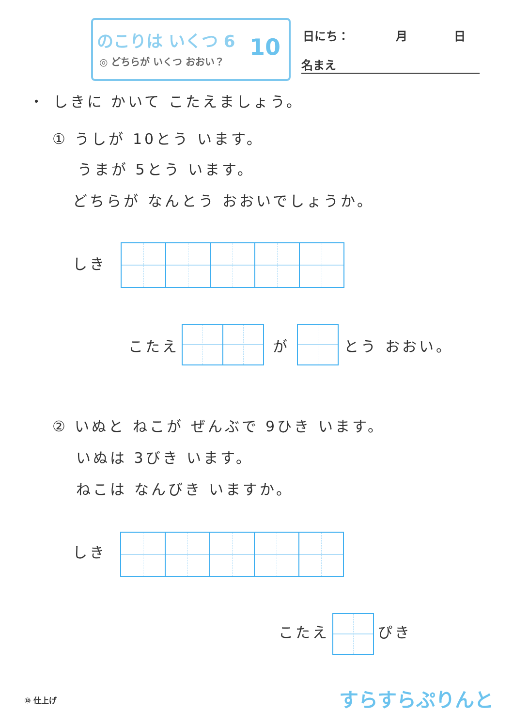のこりは いくつ 6
◎ どちらが いくつ おおい？ 10
日にち：　　　　月　　　　日
名まえ
・ しきに かいて こたえましょう。
① うしが 10とう います。
うまが 5とう います。
どちらが なんとう おおいでしょうか。
しき
こたえ が とう おおい。
② いぬと ねこが ぜんぶで 9ひき います。
いぬは 3びき います。
ねこは なんびき いますか。
しき
こたえ ぴき
⑩ 仕上げ すらすらぷりんと